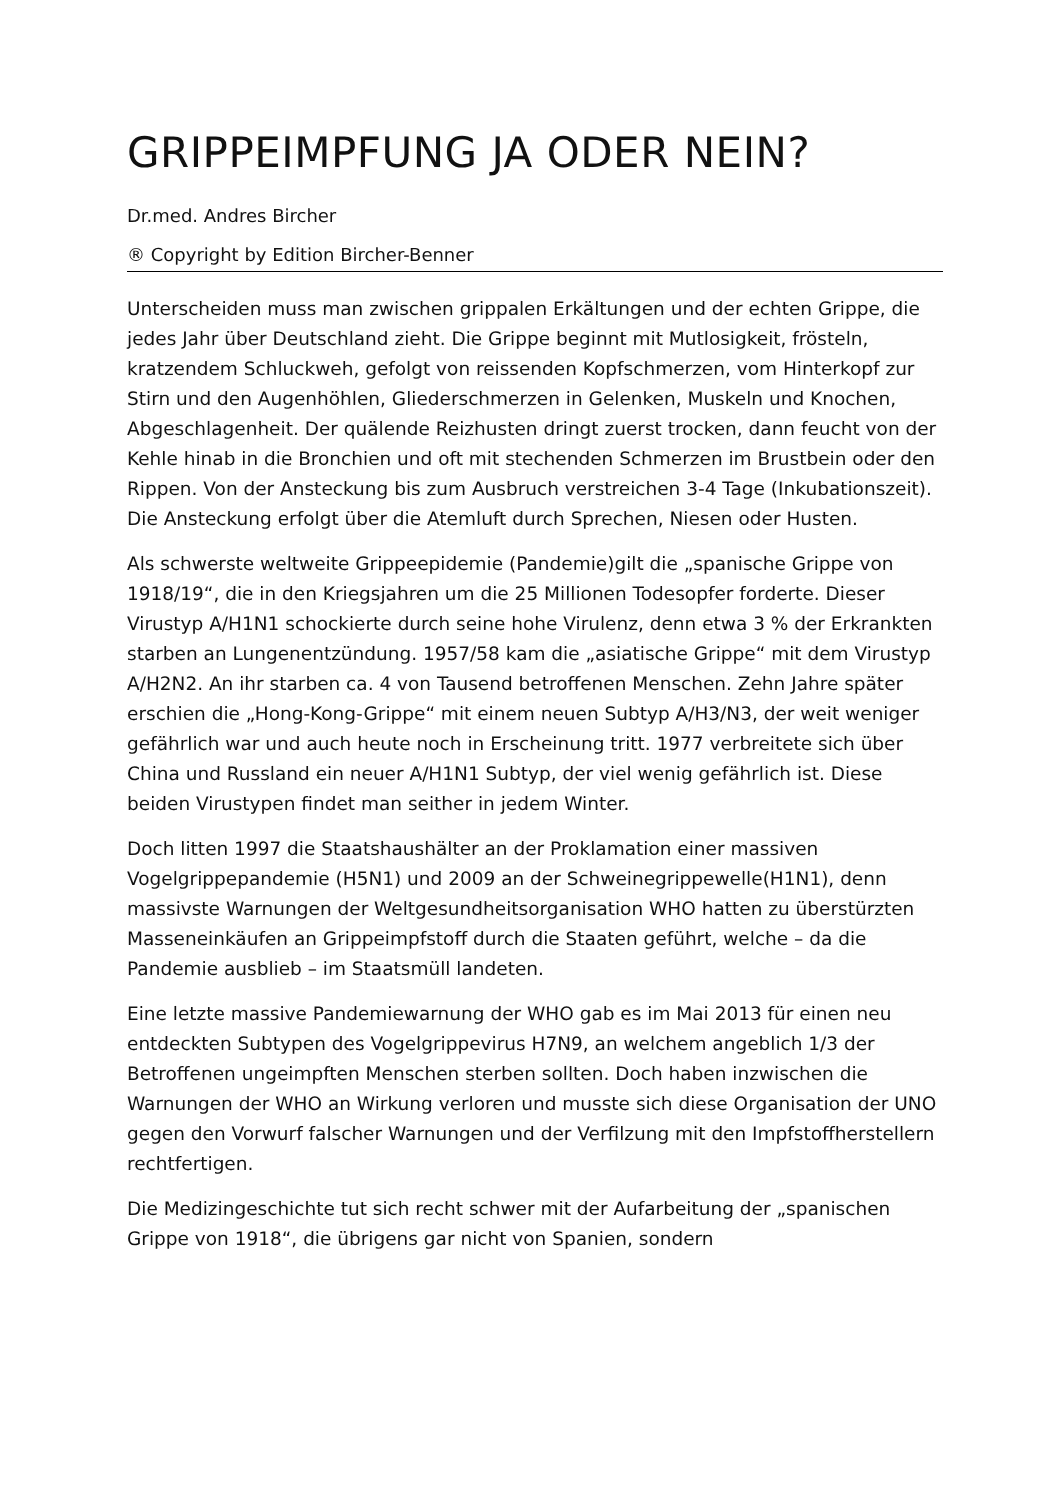GRIPPEIMPFUNG JA ODER NEIN?
Dr.med. Andres Bircher
® Copyright by Edition Bircher-Benner
Unterscheiden muss man zwischen grippalen Erkältungen und der echten Grippe, die jedes Jahr über Deutschland zieht. Die Grippe beginnt mit Mutlosigkeit, frösteln, kratzendem Schluckweh, gefolgt von reissenden Kopfschmerzen, vom Hinterkopf zur Stirn und den Augenhöhlen, Gliederschmerzen in Gelenken, Muskeln und Knochen, Abgeschlagenheit. Der quälende Reizhusten dringt zuerst trocken, dann feucht von der Kehle hinab in die Bronchien und oft mit stechenden Schmerzen im Brustbein oder den Rippen. Von der Ansteckung bis zum Ausbruch verstreichen 3-4 Tage (Inkubationszeit). Die Ansteckung erfolgt über die Atemluft durch Sprechen, Niesen oder Husten.
Als schwerste weltweite Grippeepidemie (Pandemie)gilt die „spanische Grippe von 1918/19“, die in den Kriegsjahren um die 25 Millionen Todesopfer forderte. Dieser Virustyp A/H1N1 schockierte durch seine hohe Virulenz, denn etwa 3 % der Erkrankten starben an Lungenentzündung. 1957/58 kam die „asiatische Grippe“ mit dem Virustyp A/H2N2. An ihr starben ca. 4 von Tausend betroffenen Menschen. Zehn Jahre später erschien die „Hong-Kong-Grippe“ mit einem neuen Subtyp A/H3/N3, der weit weniger gefährlich war und auch heute noch in Erscheinung tritt. 1977 verbreitete sich über China und Russland ein neuer A/H1N1 Subtyp, der viel wenig gefährlich ist. Diese beiden Virustypen findet man seither in jedem Winter.
Doch litten 1997 die Staatshaushälter an der Proklamation einer massiven Vogelgrippepandemie (H5N1) und 2009 an der Schweinegrippewelle(H1N1), denn massivste Warnungen der Weltgesundheitsorganisation WHO hatten zu überstürzten Masseneinkäufen an Grippeimpfstoff durch die Staaten geführt, welche – da die Pandemie ausblieb – im Staatsmüll landeten.
Eine letzte massive Pandemiewarnung der WHO gab es im Mai 2013 für einen neu entdeckten Subtypen des Vogelgrippevirus H7N9, an welchem angeblich 1/3 der Betroffenen ungeimpften Menschen sterben sollten. Doch haben inzwischen die Warnungen der WHO an Wirkung verloren und musste sich diese Organisation der UNO gegen den Vorwurf falscher Warnungen und der Verfilzung mit den Impfstoffherstellern rechtfertigen.
Die Medizingeschichte tut sich recht schwer mit der Aufarbeitung der „spanischen Grippe von 1918“, die übrigens gar nicht von Spanien, sondern